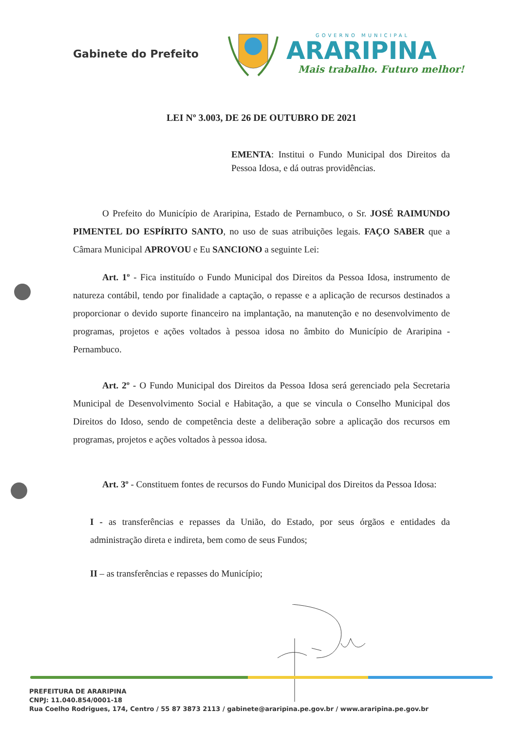Gabinete do Prefeito
GOVERNO MUNICIPAL
ARARIPINA
Mais trabalho. Futuro melhor!
LEI Nº 3.003, DE 26 DE OUTUBRO DE 2021
EMENTA: Institui o Fundo Municipal dos Direitos da Pessoa Idosa, e dá outras providências.
O Prefeito do Município de Araripina, Estado de Pernambuco, o Sr. JOSÉ RAIMUNDO PIMENTEL DO ESPÍRITO SANTO, no uso de suas atribuições legais. FAÇO SABER que a Câmara Municipal APROVOU e Eu SANCIONO a seguinte Lei:
Art. 1º - Fica instituído o Fundo Municipal dos Direitos da Pessoa Idosa, instrumento de natureza contábil, tendo por finalidade a captação, o repasse e a aplicação de recursos destinados a proporcionar o devido suporte financeiro na implantação, na manutenção e no desenvolvimento de programas, projetos e ações voltados à pessoa idosa no âmbito do Município de Araripina - Pernambuco.
Art. 2º - O Fundo Municipal dos Direitos da Pessoa Idosa será gerenciado pela Secretaria Municipal de Desenvolvimento Social e Habitação, a que se vincula o Conselho Municipal dos Direitos do Idoso, sendo de competência deste a deliberação sobre a aplicação dos recursos em programas, projetos e ações voltados à pessoa idosa.
Art. 3º - Constituem fontes de recursos do Fundo Municipal dos Direitos da Pessoa Idosa:
I - as transferências e repasses da União, do Estado, por seus órgãos e entidades da administração direta e indireta, bem como de seus Fundos;
II – as transferências e repasses do Município;
PREFEITURA DE ARARIPINA
CNPJ: 11.040.854/0001-18
Rua Coelho Rodrigues, 174, Centro / 55 87 3873 2113 / gabinete@araripina.pe.gov.br / www.araripina.pe.gov.br